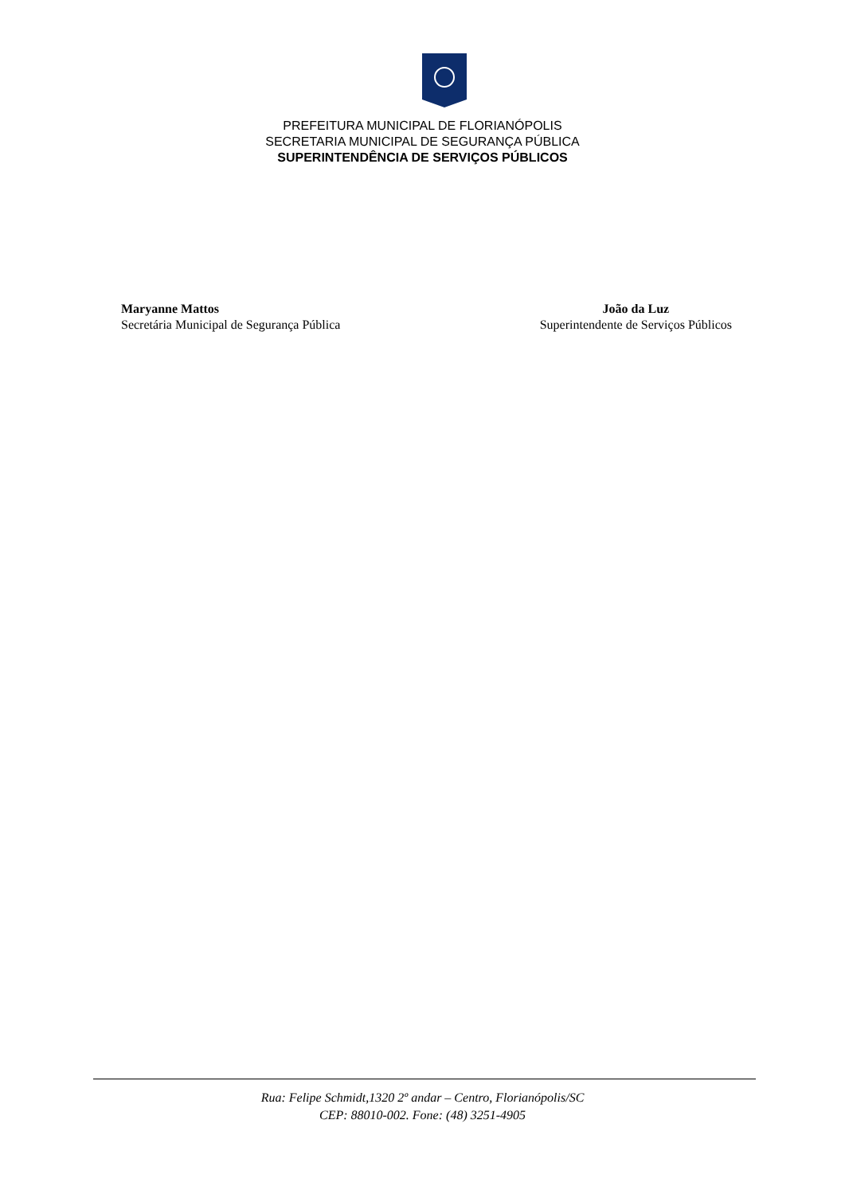PREFEITURA MUNICIPAL DE FLORIANÓPOLIS
SECRETARIA MUNICIPAL DE SEGURANÇA PÚBLICA
SUPERINTENDÊNCIA DE SERVIÇOS PÚBLICOS
Maryanne Mattos
Secretária Municipal de Segurança Pública
João da Luz
Superintendente de Serviços Públicos
Rua: Felipe Schmidt,1320 2º andar – Centro, Florianópolis/SC
CEP: 88010-002. Fone: (48) 3251-4905